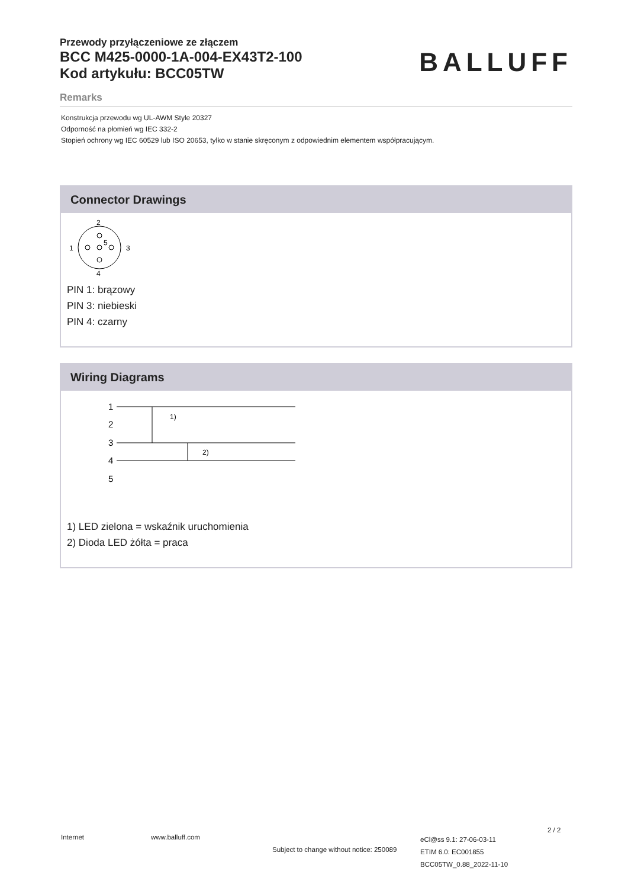Przewody przyłączeniowe ze złączem
BCC M425-0000-1A-004-EX43T2-100
Kod artykułu: BCC05TW
BALLUFF
Remarks
Konstrukcja przewodu wg UL-AWM Style 20327
Odporność na płomień wg IEC 332-2
Stopień ochrony wg IEC 60529 lub ISO 20653, tylko w stanie skręconym z odpowiednim elementem współpracującym.
Connector Drawings
2
1
3
4
5
PIN 1: brązowy
PIN 3: niebieski
PIN 4: czarny
Wiring Diagrams
1
2
3
4
5
1)
2)
1) LED zielona = wskaźnik uruchomienia
2) Dioda LED żółta = praca
Internet www.balluff.com
Subject to change without notice: 250089
eCl@ss 9.1: 27-06-03-11
ETIM 6.0: EC001855
BCC05TW_0.88_2022-11-10
2 / 2